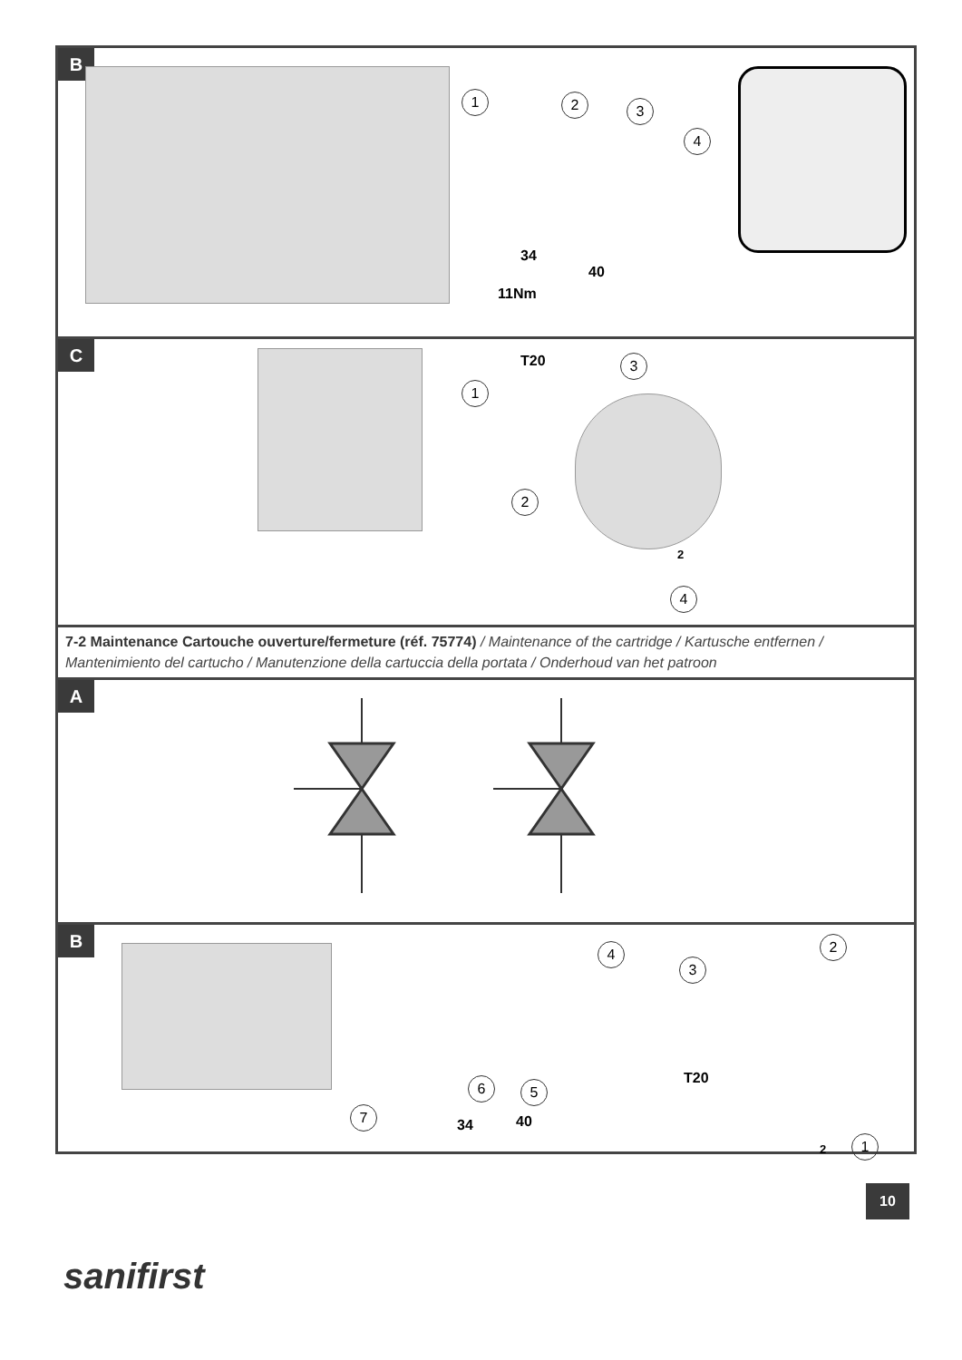B
1 2 3
4
34
40
11Nm
C
1
T20 3
2
2
4
7-2 Maintenance Cartouche ouverture/fermeture (réf. 75774) / Maintenance of the cartridge / Kartusche entfernen / Mantenimiento del cartucho / Manutenzione della cartuccia della portata / Onderhoud van het patroon
A
B
4
3
2
6 5
T20
7
34 40
2 1
10
sanifirst